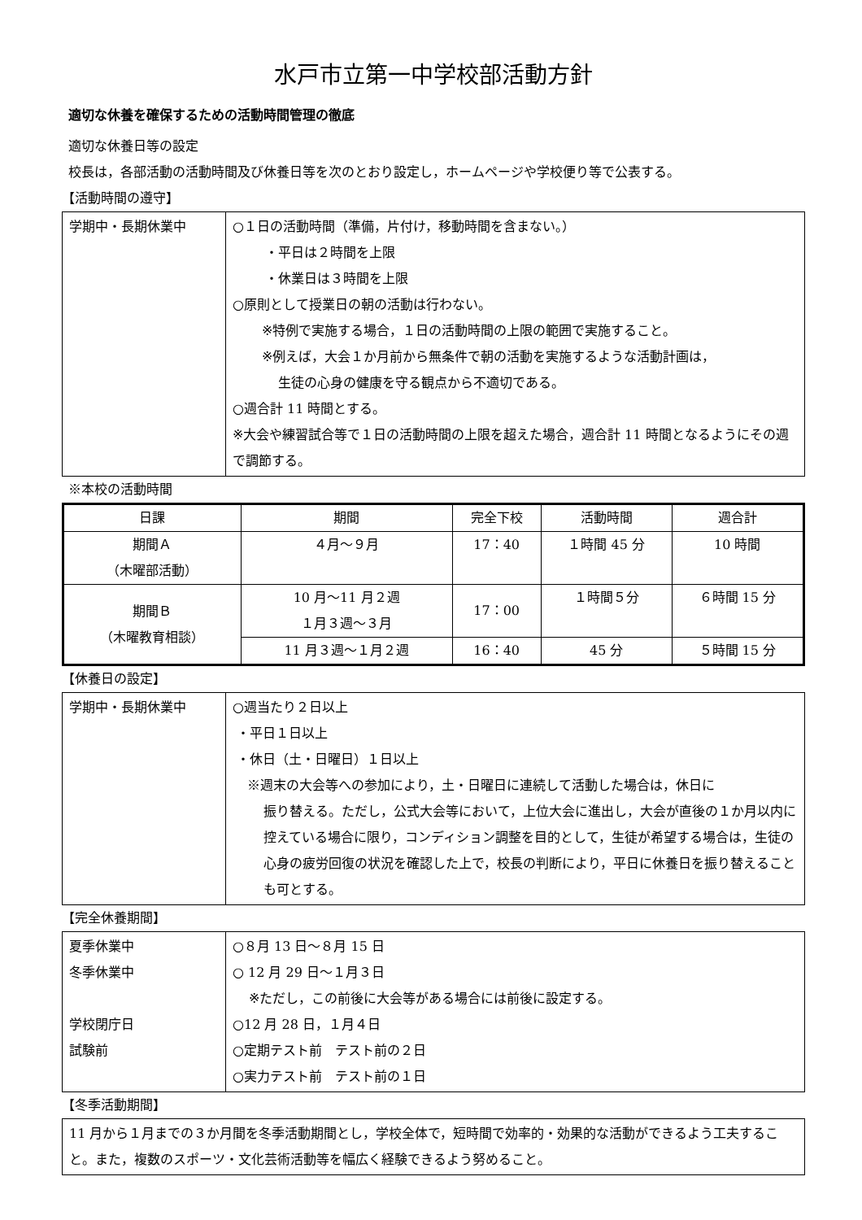水戸市立第一中学校部活動方針
適切な休養を確保するための活動時間管理の徹底
適切な休養日等の設定
校長は，各部活動の活動時間及び休養日等を次のとおり設定し，ホームページや学校便り等で公表する。
【活動時間の遵守】
| 学期中・長期休業中 | ○１日の活動時間（準備，片付け，移動時間を含まない。） ・平日は２時間を上限 ・休業日は３時間を上限 ○原則として授業日の朝の活動は行わない。 ※特例で実施する場合，１日の活動時間の上限の範囲で実施すること。 ※例えば，大会１か月前から無条件で朝の活動を実施するような活動計画は， 生徒の心身の健康を守る観点から不適切である。 ○週合計 11 時間とする。 ※大会や練習試合等で１日の活動時間の上限を超えた場合，週合計 11 時間となるようにその週で調節する。 |
※本校の活動時間
| 日課 | 期間 | 完全下校 | 活動時間 | 週合計 |
| --- | --- | --- | --- | --- |
| 期間Ａ （木曜部活動） | ４月～９月 | 17：40 | １時間 45 分 | 10 時間 |
| 期間Ｂ （木曜教育相談） | 10 月～11 月２週 １月３週～３月 | 17：00 | １時間５分 | ６時間 15 分 |
| | 11 月３週～１月２週 | 16：40 | 45 分 | ５時間 15 分 |
【休養日の設定】
| 学期中・長期休業中 | ○週当たり２日以上 ・平日１日以上 ・休日（土・日曜日）１日以上 ※週末の大会等への参加により，土・日曜日に連続して活動した場合は，休日に 振り替える。ただし，公式大会等において，上位大会に進出し，大会が直後の１か月以内に控えている場合に限り，コンディション調整を目的として，生徒が希望する場合は，生徒の心身の疲労回復の状況を確認した上で，校長の判断により，平日に休養日を振り替えることも可とする。 |
【完全休養期間】
| 夏季休業中 冬季休業中 学校閉庁日 試験前 | ○８月 13 日～８月 15 日 ○ 12 月 29 日～１月３日 ※ただし，この前後に大会等がある場合には前後に設定する。 ○12 月 28 日，１月４日 ○定期テスト前 テスト前の２日 ○実力テスト前 テスト前の１日 |
【冬季活動期間】
11 月から１月までの３か月間を冬季活動期間とし，学校全体で，短時間で効率的・効果的な活動ができるよう工夫すること。また，複数のスポーツ・文化芸術活動等を幅広く経験できるよう努めること。